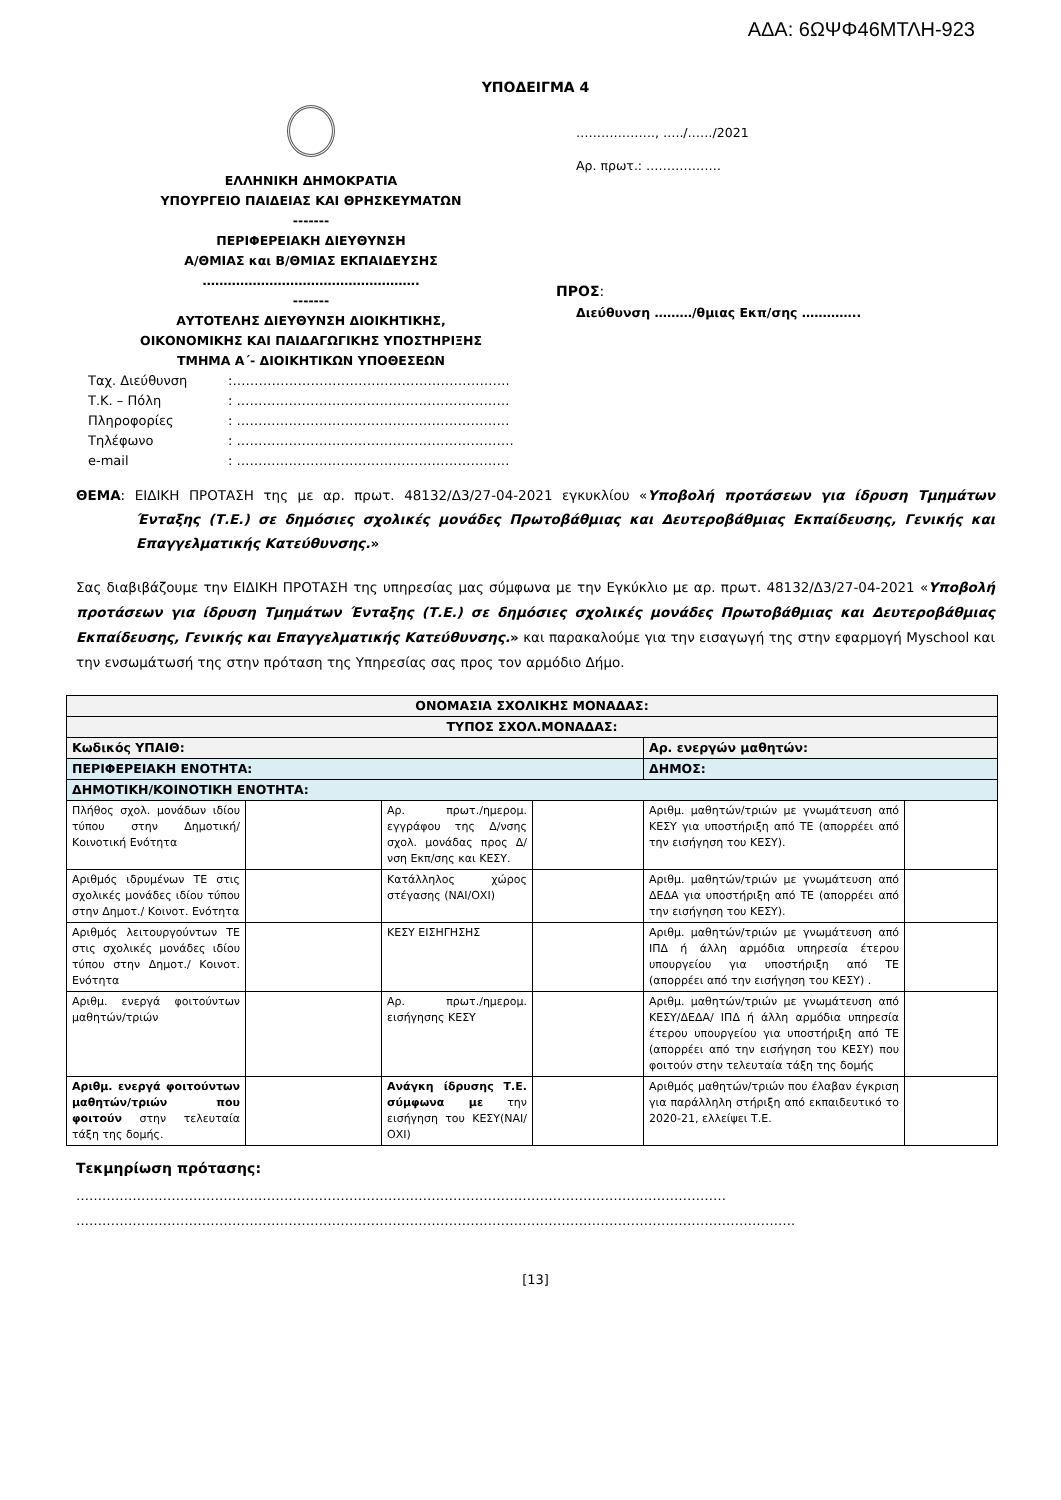ΑΔΑ: 6ΩΨΦ46ΜΤΛΗ-923
ΥΠΟΔΕΙΓΜΑ 4
ΕΛΛΗΝΙΚΗ ΔΗΜΟΚΡΑΤΙΑ
ΥΠΟΥΡΓΕΙΟ ΠΑΙΔΕΙΑΣ ΚΑΙ ΘΡΗΣΚΕΥΜΑΤΩΝ
-------
ΠΕΡΙΦΕΡΕΙΑΚΗ ΔΙΕΥΘΥΝΣΗ
Α/ΘΜΙΑΣ και Β/ΘΜΙΑΣ ΕΚΠΑΙΔΕΥΣΗΣ
…………………………………………….
-------
ΑΥΤΟΤΕΛΗΣ ΔΙΕΥΘΥΝΣΗ ΔΙΟΙΚΗΤΙΚΗΣ,
ΟΙΚΟΝΟΜΙΚΗΣ ΚΑΙ ΠΑΙΔΑΓΩΓΙΚΗΣ ΥΠΟΣΤΗΡΙΞΗΣ
ΤΜΗΜΑ Α΄- ΔΙΟΙΚΗΤΙΚΩΝ ΥΠΟΘΕΣΕΩΝ
Ταχ. Διεύθυνση:……………………………………………………….
Τ.Κ. – Πόλη: ………………………………………………………
Πληροφορίες: ………………………………………………………
Τηλέφωνο: ……………………………………………………….
e-mail: ………………………………………………………
………………., …../……/2021
Αρ. πρωτ.: ………………
ΠΡΟΣ:
Διεύθυνση ………/θμιας Εκπ/σης …………..
ΘΕΜΑ: ΕΙΔΙΚΗ ΠΡΟΤΑΣΗ της με αρ. πρωτ. 48132/Δ3/27-04-2021 εγκυκλίου «Υποβολή προτάσεων για ίδρυση Τμημάτων Ένταξης (Τ.Ε.) σε δημόσιες σχολικές μονάδες Πρωτοβάθμιας και Δευτεροβάθμιας Εκπαίδευσης, Γενικής και Επαγγελματικής Κατεύθυνσης.»
Σας διαβιβάζουμε την ΕΙΔΙΚΗ ΠΡΟΤΑΣΗ της υπηρεσίας μας σύμφωνα με την Εγκύκλιο με αρ. πρωτ. 48132/Δ3/27-04-2021 «Υποβολή προτάσεων για ίδρυση Τμημάτων Ένταξης (Τ.Ε.) σε δημόσιες σχολικές μονάδες Πρωτοβάθμιας και Δευτεροβάθμιας Εκπαίδευσης, Γενικής και Επαγγελματικής Κατεύθυνσης.» και παρακαλούμε για την εισαγωγή της στην εφαρμογή Myschool και την ενσωμάτωσή της στην πρόταση της Υπηρεσίας σας προς τον αρμόδιο Δήμο.
| ΟΝΟΜΑΣΙΑ ΣΧΟΛΙΚΗΣ ΜΟΝΑΔΑΣ: | | | | | |
| ΤΥΠΟΣ ΣΧΟΛ.ΜΟΝΑΔΑΣ: | | | | | |
| Κωδικός ΥΠΑΙΘ: | | | | Αρ. ενεργών μαθητών: | |
| ΠΕΡΙΦΕΡΕΙΑΚΗ ΕΝΟΤΗΤΑ: | | | | ΔΗΜΟΣ: | |
| ΔΗΜΟΤΙΚΗ/ΚΟΙΝΟΤΙΚΗ ΕΝΟΤΗΤΑ: | | | | | |
| Πλήθος σχολ. μονάδων ιδίου τύπου στην Δημοτική/Κοινοτική Ενότητα | | Αρ. πρωτ./ημερομ. εγγράφου της Δ/νσης σχολ. μονάδας προς Δ/νση Εκπ/σης και ΚΕΣΥ. | | Αριθμ. μαθητών/τριών με γνωμάτευση από ΚΕΣΥ για υποστήριξη από ΤΕ (απορρέει από την εισήγηση του ΚΕΣΥ). | |
| Αριθμός ιδρυμένων ΤΕ στις σχολικές μονάδες ιδίου τύπου στην Δημοτ./ Κοινοτ. Ενότητα | | Κατάλληλος χώρος στέγασης (ΝΑΙ/ΟΧΙ) | | Αριθμ. μαθητών/τριών με γνωμάτευση από ΔΕΔΑ για υποστήριξη από ΤΕ (απορρέει από την εισήγηση του ΚΕΣΥ). | |
| Αριθμός λειτουργούντων ΤΕ στις σχολικές μονάδες ιδίου τύπου στην Δημοτ./ Κοινοτ. Ενότητα | | ΚΕΣΥ ΕΙΣΗΓΗΣΗΣ | | Αριθμ. μαθητών/τριών με γνωμάτευση από ΙΠΔ ή άλλη αρμόδια υπηρεσία έτερου υπουργείου για υποστήριξη από ΤΕ (απορρέει από την εισήγηση του ΚΕΣΥ) . | |
| Αριθμ. ενεργά φοιτούντων μαθητών/τριών | | Αρ. πρωτ./ημερομ. εισήγησης ΚΕΣΥ | | Αριθμ. μαθητών/τριών με γνωμάτευση από ΚΕΣΥ/ΔΕΔΑ/ ΙΠΔ ή άλλη αρμόδια υπηρεσία έτερου υπουργείου για υποστήριξη από ΤΕ (απορρέει από την εισήγηση του ΚΕΣΥ) που φοιτούν στην τελευταία τάξη της δομής | |
| Αριθμ. ενεργά φοιτούντων μαθητών/τριών που φοιτούν στην τελευταία τάξη της δομής. | | Ανάγκη ίδρυσης Τ.Ε. σύμφωνα με την εισήγηση του ΚΕΣΥ(ΝΑΙ/ΟΧΙ) | | Αριθμός μαθητών/τριών που έλαβαν έγκριση για παράλληλη στήριξη από εκπαιδευτικό το 2020-21, ελλείψει Τ.Ε. | |
Τεκμηρίωση πρότασης:
……………………………………………………………………………………………………………………………………
………………………………………………………………………………………………………………………………………………….
[13]